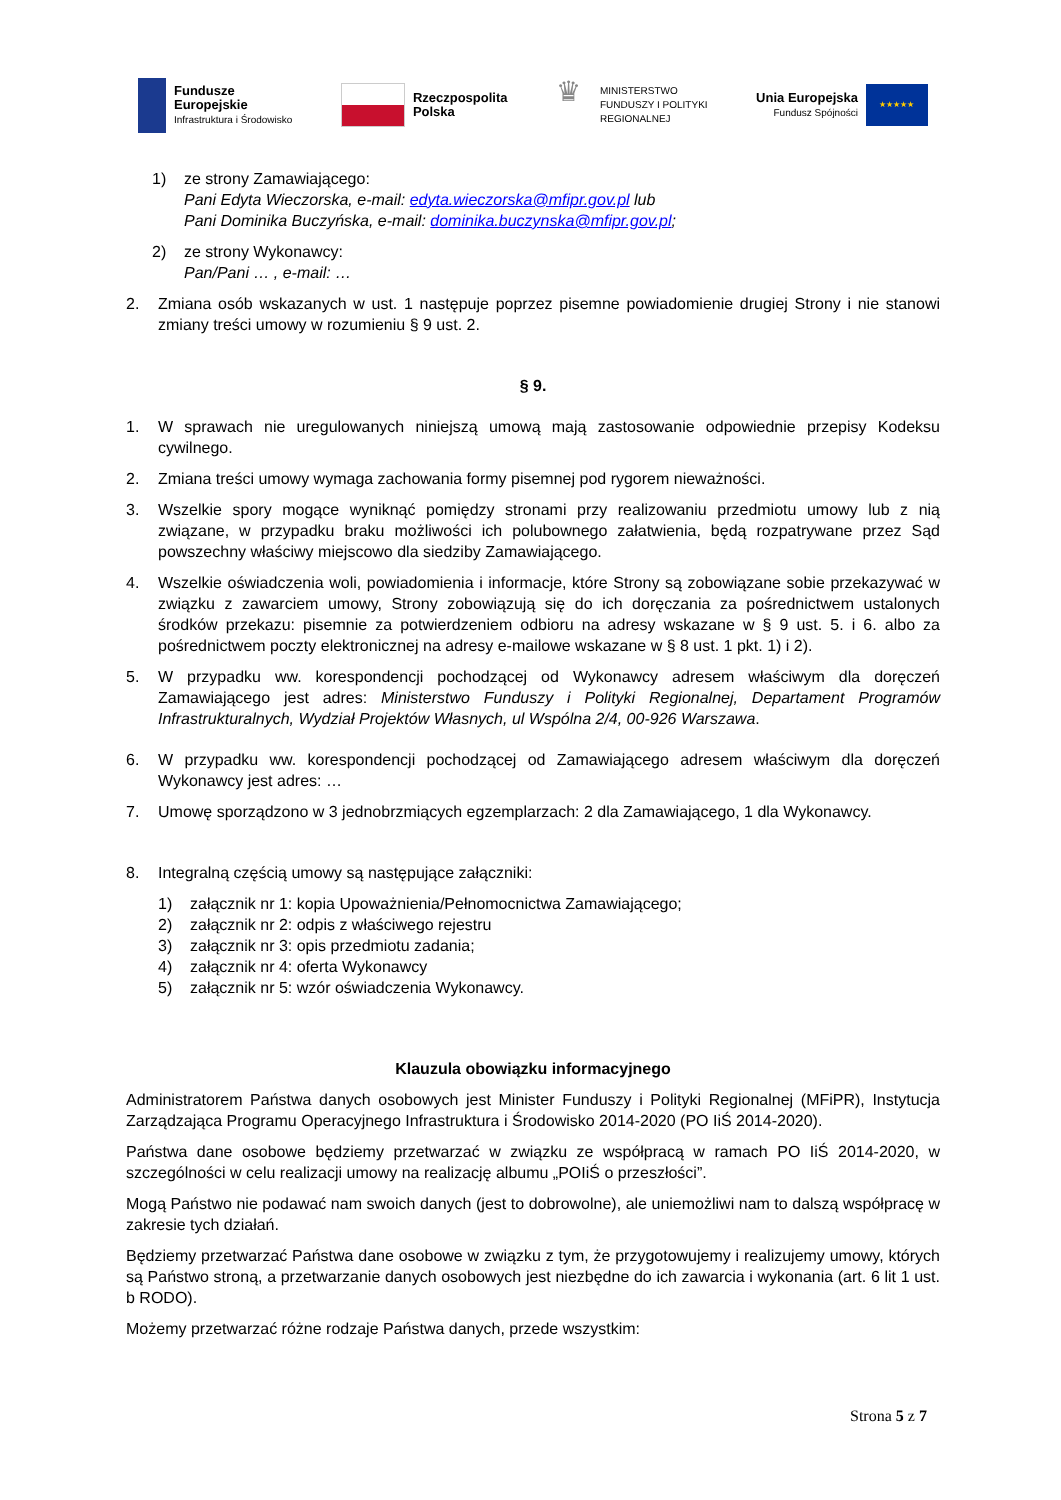Fundusze
Europejskie
Infrastruktura i Środowisko
Rzeczpospolita
Polska
♛
MINISTERSTWO
FUNDUSZY I POLITYKI
REGIONALNEJ
Unia Europejska
Fundusz Spójności
★★★★★
1) ze strony Zamawiającego:
Pani Edyta Wieczorska, e-mail: edyta.wieczorska@mfipr.gov.pl lub
Pani Dominika Buczyńska, e-mail: dominika.buczynska@mfipr.gov.pl;
2) ze strony Wykonawcy:
Pan/Pani … , e-mail: …
2. Zmiana osób wskazanych w ust. 1 następuje poprzez pisemne powiadomienie drugiej Strony i nie stanowi zmiany treści umowy w rozumieniu § 9 ust. 2.
§ 9.
1. W sprawach nie uregulowanych niniejszą umową mają zastosowanie odpowiednie przepisy Kodeksu cywilnego.
2. Zmiana treści umowy wymaga zachowania formy pisemnej pod rygorem nieważności.
3. Wszelkie spory mogące wyniknąć pomiędzy stronami przy realizowaniu przedmiotu umowy lub z nią związane, w przypadku braku możliwości ich polubownego załatwienia, będą rozpatrywane przez Sąd powszechny właściwy miejscowo dla siedziby Zamawiającego.
4. Wszelkie oświadczenia woli, powiadomienia i informacje, które Strony są zobowiązane sobie przekazywać w związku z zawarciem umowy, Strony zobowiązują się do ich doręczania za pośrednictwem ustalonych środków przekazu: pisemnie za potwierdzeniem odbioru na adresy wskazane w § 9 ust. 5. i 6. albo za pośrednictwem poczty elektronicznej na adresy e-mailowe wskazane w § 8 ust. 1 pkt. 1) i 2).
5. W przypadku ww. korespondencji pochodzącej od Wykonawcy adresem właściwym dla doręczeń Zamawiającego jest adres: Ministerstwo Funduszy i Polityki Regionalnej, Departament Programów Infrastrukturalnych, Wydział Projektów Własnych, ul Wspólna 2/4, 00-926 Warszawa.
6. W przypadku ww. korespondencji pochodzącej od Zamawiającego adresem właściwym dla doręczeń Wykonawcy jest adres: …
7. Umowę sporządzono w 3 jednobrzmiących egzemplarzach: 2 dla Zamawiającego, 1 dla Wykonawcy.
8. Integralną częścią umowy są następujące załączniki:
1) załącznik nr 1: kopia Upoważnienia/Pełnomocnictwa Zamawiającego;
2) załącznik nr 2: odpis z właściwego rejestru
3) załącznik nr 3: opis przedmiotu zadania;
4) załącznik nr 4: oferta Wykonawcy
5) załącznik nr 5: wzór oświadczenia Wykonawcy.
Klauzula obowiązku informacyjnego
Administratorem Państwa danych osobowych jest Minister Funduszy i Polityki Regionalnej (MFiPR), Instytucja Zarządzająca Programu Operacyjnego Infrastruktura i Środowisko 2014-2020 (PO IiŚ 2014-2020).
Państwa dane osobowe będziemy przetwarzać w związku ze współpracą w ramach PO IiŚ 2014-2020, w szczególności w celu realizacji umowy na realizację albumu „POIiŚ o przeszłości”.
Mogą Państwo nie podawać nam swoich danych (jest to dobrowolne), ale uniemożliwi nam to dalszą współpracę w zakresie tych działań.
Będziemy przetwarzać Państwa dane osobowe w związku z tym, że przygotowujemy i realizujemy umowy, których są Państwo stroną, a przetwarzanie danych osobowych jest niezbędne do ich zawarcia i wykonania (art. 6 lit 1 ust. b RODO).
Możemy przetwarzać różne rodzaje Państwa danych, przede wszystkim:
Strona 5 z 7